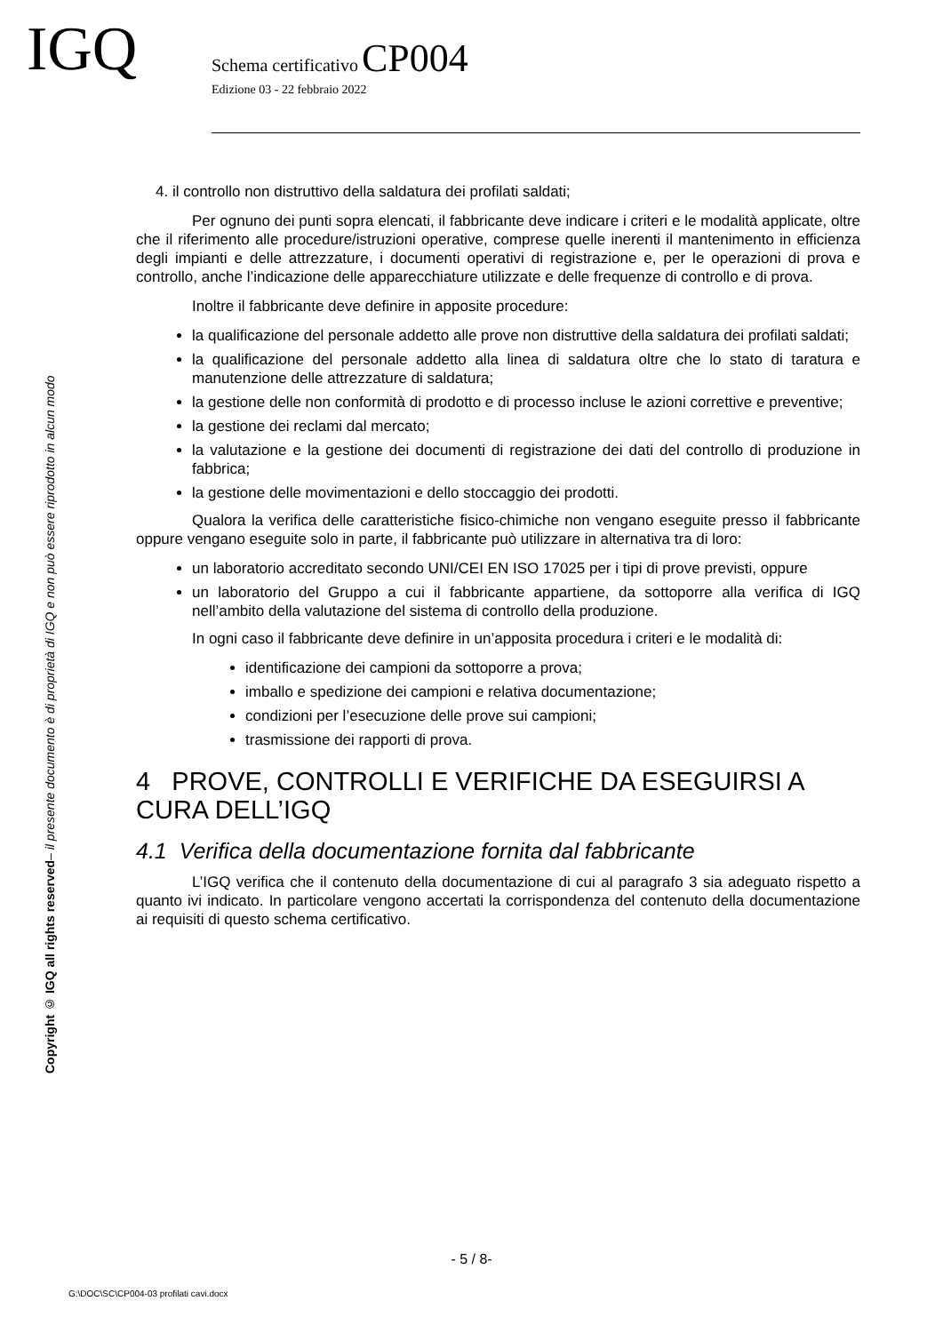IGQ
Schema certificativo CP004
Edizione 03 - 22 febbraio 2022
Copyright © IGQ all rights reserved– il presente documento è di proprietà di IGQ e non può essere riprodotto in alcun modo
4. il controllo non distruttivo della saldatura dei profilati saldati;
Per ognuno dei punti sopra elencati, il fabbricante deve indicare i criteri e le modalità applicate, oltre che il riferimento alle procedure/istruzioni operative, comprese quelle inerenti il mantenimento in efficienza degli impianti e delle attrezzature, i documenti operativi di registrazione e, per le operazioni di prova e controllo, anche l’indicazione delle apparecchiature utilizzate e delle frequenze di controllo e di prova.
Inoltre il fabbricante deve definire in apposite procedure:
la qualificazione del personale addetto alle prove non distruttive della saldatura dei profilati saldati;
la qualificazione del personale addetto alla linea di saldatura oltre che lo stato di taratura e manutenzione delle attrezzature di saldatura;
la gestione delle non conformità di prodotto e di processo incluse le azioni correttive e preventive;
la gestione dei reclami dal mercato;
la valutazione e la gestione dei documenti di registrazione dei dati del controllo di produzione in fabbrica;
la gestione delle movimentazioni e dello stoccaggio dei prodotti.
Qualora la verifica delle caratteristiche fisico-chimiche non vengano eseguite presso il fabbricante oppure vengano eseguite solo in parte, il fabbricante può utilizzare in alternativa tra di loro:
un laboratorio accreditato secondo UNI/CEI EN ISO 17025 per i tipi di prove previsti, oppure
un laboratorio del Gruppo a cui il fabbricante appartiene, da sottoporre alla verifica di IGQ nell’ambito della valutazione del sistema di controllo della produzione.
In ogni caso il fabbricante deve definire in un’apposita procedura i criteri e le modalità di:
identificazione dei campioni da sottoporre a prova;
imballo e spedizione dei campioni e relativa documentazione;
condizioni per l’esecuzione delle prove sui campioni;
trasmissione dei rapporti di prova.
4 PROVE, CONTROLLI E VERIFICHE DA ESEGUIRSI A CURA DELL’IGQ
4.1 Verifica della documentazione fornita dal fabbricante
L’IGQ verifica che il contenuto della documentazione di cui al paragrafo 3 sia adeguato rispetto a quanto ivi indicato. In particolare vengono accertati la corrispondenza del contenuto della documentazione ai requisiti di questo schema certificativo.
- 5 / 8-
G:\DOC\SC\CP004-03 profilati cavi.docx